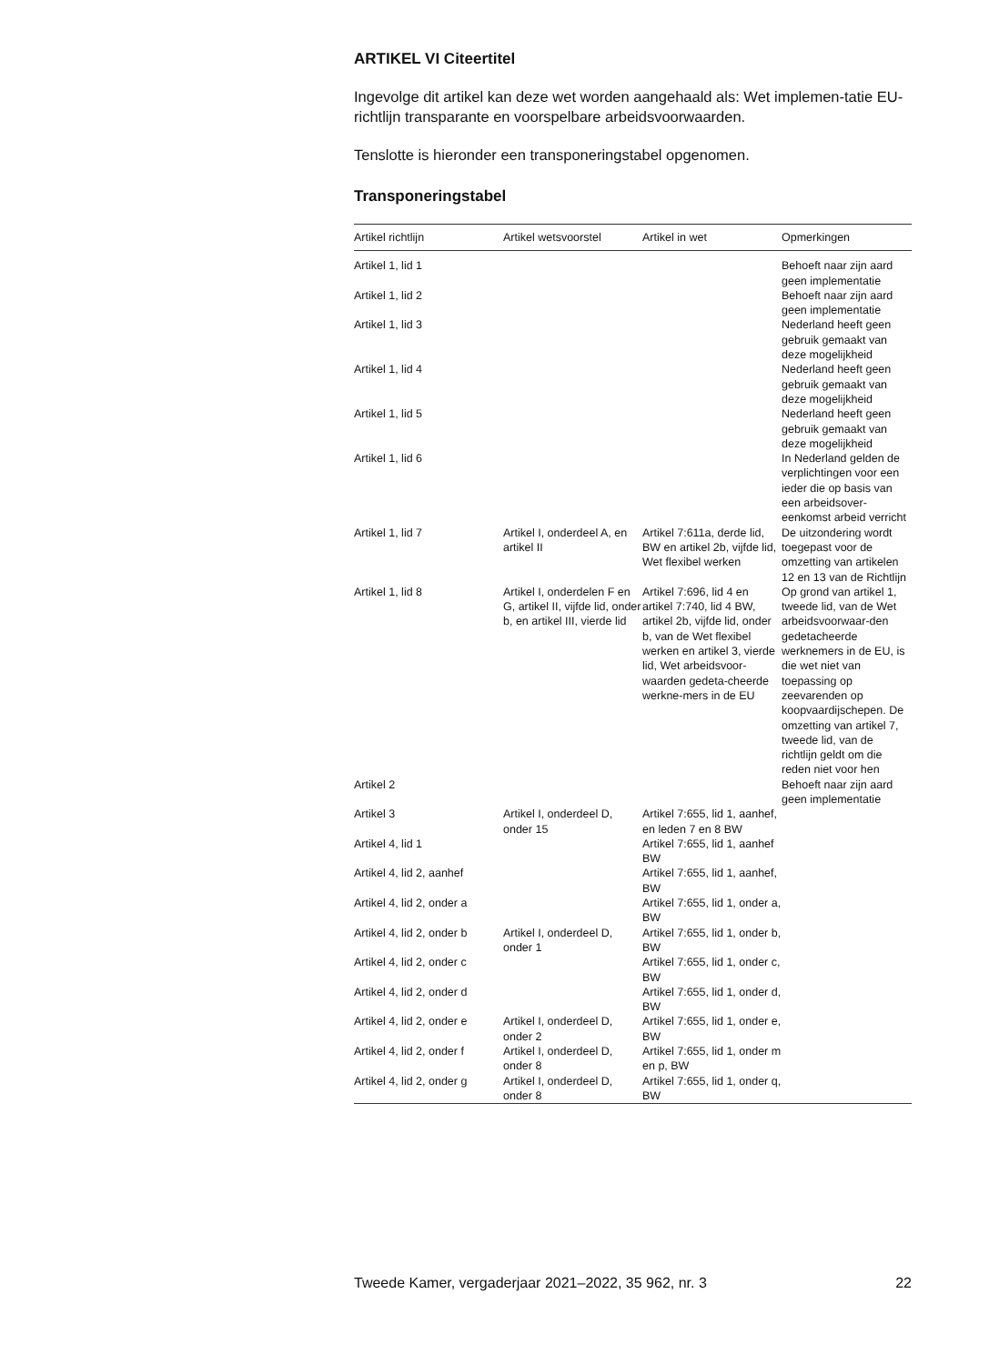ARTIKEL VI Citeertitel
Ingevolge dit artikel kan deze wet worden aangehaald als: Wet implemen-tatie EU-richtlijn transparante en voorspelbare arbeidsvoorwaarden.
Tenslotte is hieronder een transponeringstabel opgenomen.
Transponeringstabel
| Artikel richtlijn | Artikel wetsvoorstel | Artikel in wet | Opmerkingen |
| --- | --- | --- | --- |
| Artikel 1, lid 1 | | | Behoeft naar zijn aard geen implementatie |
| Artikel 1, lid 2 | | | Behoeft naar zijn aard geen implementatie |
| Artikel 1, lid 3 | | | Nederland heeft geen gebruik gemaakt van deze mogelijkheid |
| Artikel 1, lid 4 | | | Nederland heeft geen gebruik gemaakt van deze mogelijkheid |
| Artikel 1, lid 5 | | | Nederland heeft geen gebruik gemaakt van deze mogelijkheid |
| Artikel 1, lid 6 | | | In Nederland gelden de verplichtingen voor een ieder die op basis van een arbeidsover-eenkomst arbeid verricht |
| Artikel 1, lid 7 | Artikel I, onderdeel A, en artikel II | Artikel 7:611a, derde lid, BW en artikel 2b, vijfde lid, Wet flexibel werken | De uitzondering wordt toegepast voor de omzetting van artikelen 12 en 13 van de Richtlijn |
| Artikel 1, lid 8 | Artikel I, onderdelen F en G, artikel II, vijfde lid, onder b, en artikel III, vierde lid | Artikel 7:696, lid 4 en artikel 7:740, lid 4 BW, artikel 2b, vijfde lid, onder b, van de Wet flexibel werken en artikel 3, vierde lid, Wet arbeidsvoor-waarden gedeta-cheerde werkne-mers in de EU | Op grond van artikel 1, tweede lid, van de Wet arbeidsvoorwaar-den gedetacheerde werknemers in de EU, is die wet niet van toepassing op zeevarenden op koopvaardijschepen. De omzetting van artikel 7, tweede lid, van de richtlijn geldt om die reden niet voor hen |
| Artikel 2 | | | Behoeft naar zijn aard geen implementatie |
| Artikel 3 | Artikel I, onderdeel D, onder 15 | Artikel 7:655, lid 1, aanhef, en leden 7 en 8 BW | |
| Artikel 4, lid 1 | | Artikel 7:655, lid 1, aanhef BW | |
| Artikel 4, lid 2, aanhef | | Artikel 7:655, lid 1, aanhef, BW | |
| Artikel 4, lid 2, onder a | | Artikel 7:655, lid 1, onder a, BW | |
| Artikel 4, lid 2, onder b | Artikel I, onderdeel D, onder 1 | Artikel 7:655, lid 1, onder b, BW | |
| Artikel 4, lid 2, onder c | | Artikel 7:655, lid 1, onder c, BW | |
| Artikel 4, lid 2, onder d | | Artikel 7:655, lid 1, onder d, BW | |
| Artikel 4, lid 2, onder e | Artikel I, onderdeel D, onder 2 | Artikel 7:655, lid 1, onder e, BW | |
| Artikel 4, lid 2, onder f | Artikel I, onderdeel D, onder 8 | Artikel 7:655, lid 1, onder m en p, BW | |
| Artikel 4, lid 2, onder g | Artikel I, onderdeel D, onder 8 | Artikel 7:655, lid 1, onder q, BW | |
Tweede Kamer, vergaderjaar 2021–2022, 35 962, nr. 3 22